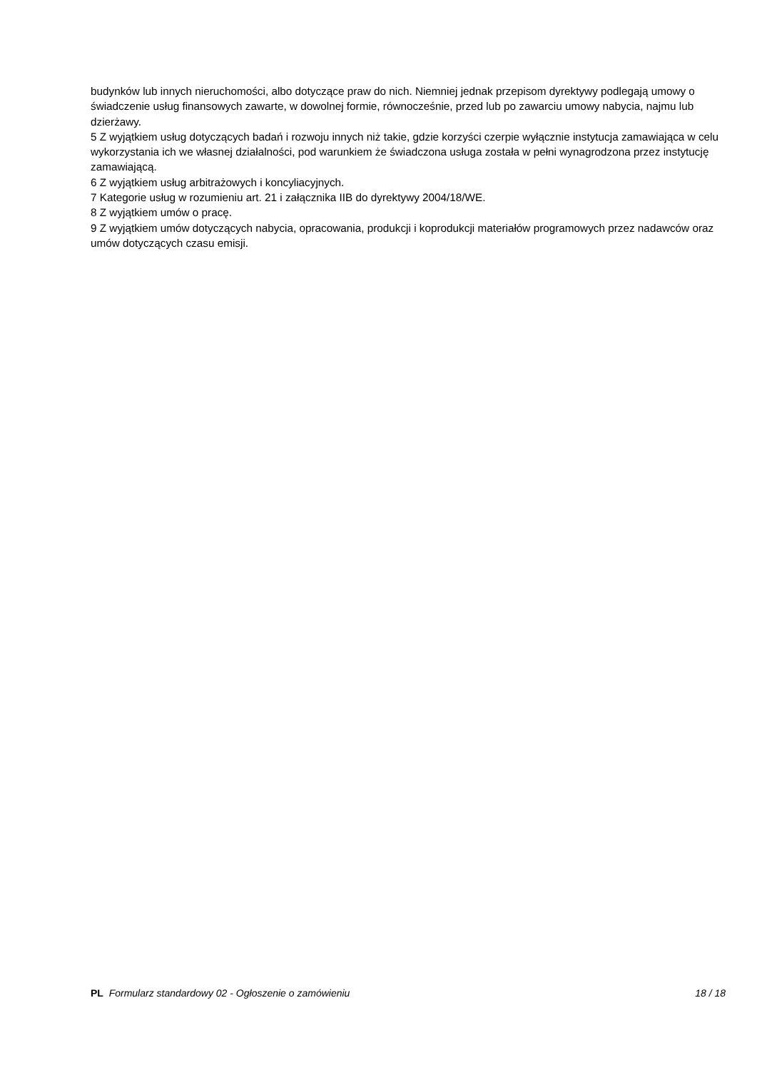budynków lub innych nieruchomości, albo dotyczące praw do nich. Niemniej jednak przepisom dyrektywy podlegają umowy o świadczenie usług finansowych zawarte, w dowolnej formie, równocześnie, przed lub po zawarciu umowy nabycia, najmu lub dzierżawy.
5 Z wyjątkiem usług dotyczących badań i rozwoju innych niż takie, gdzie korzyści czerpie wyłącznie instytucja zamawiająca w celu wykorzystania ich we własnej działalności, pod warunkiem że świadczona usługa została w pełni wynagrodzona przez instytucję zamawiającą.
6 Z wyjątkiem usług arbitrażowych i koncyliacyjnych.
7 Kategorie usług w rozumieniu art. 21 i załącznika IIB do dyrektywy 2004/18/WE.
8 Z wyjątkiem umów o pracę.
9 Z wyjątkiem umów dotyczących nabycia, opracowania, produkcji i koprodukcji materiałów programowych przez nadawców oraz umów dotyczących czasu emisji.
PL Formularz standardowy 02 - Ogłoszenie o zamówieniu 18 / 18